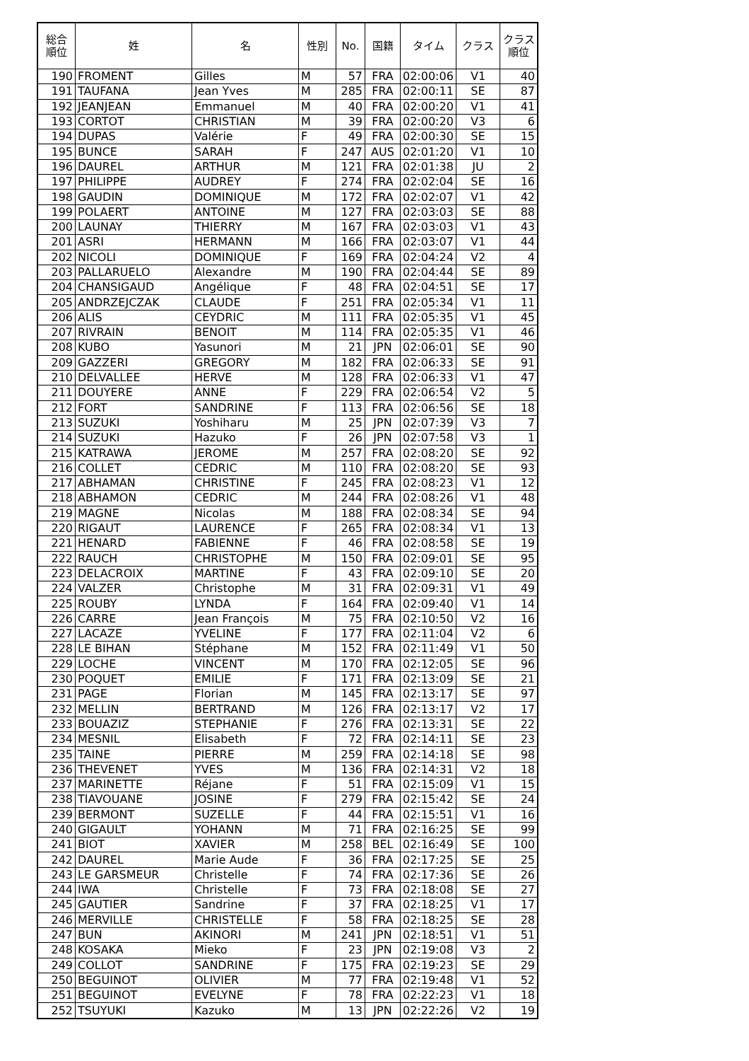| 総合 順位 | 姓 | 名 | 性別 | No. | 国籍 | タイム | クラス | クラス 順位 |
| --- | --- | --- | --- | --- | --- | --- | --- | --- |
| 190 | FROMENT | Gilles | M | 57 | FRA | 02:00:06 | V1 | 40 |
| 191 | TAUFANA | Jean Yves | M | 285 | FRA | 02:00:11 | SE | 87 |
| 192 | JEANJEAN | Emmanuel | M | 40 | FRA | 02:00:20 | V1 | 41 |
| 193 | CORTOT | CHRISTIAN | M | 39 | FRA | 02:00:20 | V3 | 6 |
| 194 | DUPAS | Valérie | F | 49 | FRA | 02:00:30 | SE | 15 |
| 195 | BUNCE | SARAH | F | 247 | AUS | 02:01:20 | V1 | 10 |
| 196 | DAUREL | ARTHUR | M | 121 | FRA | 02:01:38 | JU | 2 |
| 197 | PHILIPPE | AUDREY | F | 274 | FRA | 02:02:04 | SE | 16 |
| 198 | GAUDIN | DOMINIQUE | M | 172 | FRA | 02:02:07 | V1 | 42 |
| 199 | POLAERT | ANTOINE | M | 127 | FRA | 02:03:03 | SE | 88 |
| 200 | LAUNAY | THIERRY | M | 167 | FRA | 02:03:03 | V1 | 43 |
| 201 | ASRI | HERMANN | M | 166 | FRA | 02:03:07 | V1 | 44 |
| 202 | NICOLI | DOMINIQUE | F | 169 | FRA | 02:04:24 | V2 | 4 |
| 203 | PALLARUELO | Alexandre | M | 190 | FRA | 02:04:44 | SE | 89 |
| 204 | CHANSIGAUD | Angélique | F | 48 | FRA | 02:04:51 | SE | 17 |
| 205 | ANDRZEJCZAK | CLAUDE | F | 251 | FRA | 02:05:34 | V1 | 11 |
| 206 | ALIS | CEYDRIC | M | 111 | FRA | 02:05:35 | V1 | 45 |
| 207 | RIVRAIN | BENOIT | M | 114 | FRA | 02:05:35 | V1 | 46 |
| 208 | KUBO | Yasunori | M | 21 | JPN | 02:06:01 | SE | 90 |
| 209 | GAZZERI | GREGORY | M | 182 | FRA | 02:06:33 | SE | 91 |
| 210 | DELVALLEE | HERVE | M | 128 | FRA | 02:06:33 | V1 | 47 |
| 211 | DOUYERE | ANNE | F | 229 | FRA | 02:06:54 | V2 | 5 |
| 212 | FORT | SANDRINE | F | 113 | FRA | 02:06:56 | SE | 18 |
| 213 | SUZUKI | Yoshiharu | M | 25 | JPN | 02:07:39 | V3 | 7 |
| 214 | SUZUKI | Hazuko | F | 26 | JPN | 02:07:58 | V3 | 1 |
| 215 | KATRAWA | JEROME | M | 257 | FRA | 02:08:20 | SE | 92 |
| 216 | COLLET | CEDRIC | M | 110 | FRA | 02:08:20 | SE | 93 |
| 217 | ABHAMAN | CHRISTINE | F | 245 | FRA | 02:08:23 | V1 | 12 |
| 218 | ABHAMON | CEDRIC | M | 244 | FRA | 02:08:26 | V1 | 48 |
| 219 | MAGNE | Nicolas | M | 188 | FRA | 02:08:34 | SE | 94 |
| 220 | RIGAUT | LAURENCE | F | 265 | FRA | 02:08:34 | V1 | 13 |
| 221 | HENARD | FABIENNE | F | 46 | FRA | 02:08:58 | SE | 19 |
| 222 | RAUCH | CHRISTOPHE | M | 150 | FRA | 02:09:01 | SE | 95 |
| 223 | DELACROIX | MARTINE | F | 43 | FRA | 02:09:10 | SE | 20 |
| 224 | VALZER | Christophe | M | 31 | FRA | 02:09:31 | V1 | 49 |
| 225 | ROUBY | LYNDA | F | 164 | FRA | 02:09:40 | V1 | 14 |
| 226 | CARRE | Jean François | M | 75 | FRA | 02:10:50 | V2 | 16 |
| 227 | LACAZE | YVELINE | F | 177 | FRA | 02:11:04 | V2 | 6 |
| 228 | LE BIHAN | Stéphane | M | 152 | FRA | 02:11:49 | V1 | 50 |
| 229 | LOCHE | VINCENT | M | 170 | FRA | 02:12:05 | SE | 96 |
| 230 | POQUET | EMILIE | F | 171 | FRA | 02:13:09 | SE | 21 |
| 231 | PAGE | Florian | M | 145 | FRA | 02:13:17 | SE | 97 |
| 232 | MELLIN | BERTRAND | M | 126 | FRA | 02:13:17 | V2 | 17 |
| 233 | BOUAZIZ | STEPHANIE | F | 276 | FRA | 02:13:31 | SE | 22 |
| 234 | MESNIL | Elisabeth | F | 72 | FRA | 02:14:11 | SE | 23 |
| 235 | TAINE | PIERRE | M | 259 | FRA | 02:14:18 | SE | 98 |
| 236 | THEVENET | YVES | M | 136 | FRA | 02:14:31 | V2 | 18 |
| 237 | MARINETTE | Réjane | F | 51 | FRA | 02:15:09 | V1 | 15 |
| 238 | TIAVOUANE | JOSINE | F | 279 | FRA | 02:15:42 | SE | 24 |
| 239 | BERMONT | SUZELLE | F | 44 | FRA | 02:15:51 | V1 | 16 |
| 240 | GIGAULT | YOHANN | M | 71 | FRA | 02:16:25 | SE | 99 |
| 241 | BIOT | XAVIER | M | 258 | BEL | 02:16:49 | SE | 100 |
| 242 | DAUREL | Marie Aude | F | 36 | FRA | 02:17:25 | SE | 25 |
| 243 | LE GARSMEUR | Christelle | F | 74 | FRA | 02:17:36 | SE | 26 |
| 244 | IWA | Christelle | F | 73 | FRA | 02:18:08 | SE | 27 |
| 245 | GAUTIER | Sandrine | F | 37 | FRA | 02:18:25 | V1 | 17 |
| 246 | MERVILLE | CHRISTELLE | F | 58 | FRA | 02:18:25 | SE | 28 |
| 247 | BUN | AKINORI | M | 241 | JPN | 02:18:51 | V1 | 51 |
| 248 | KOSAKA | Mieko | F | 23 | JPN | 02:19:08 | V3 | 2 |
| 249 | COLLOT | SANDRINE | F | 175 | FRA | 02:19:23 | SE | 29 |
| 250 | BEGUINOT | OLIVIER | M | 77 | FRA | 02:19:48 | V1 | 52 |
| 251 | BEGUINOT | EVELYNE | F | 78 | FRA | 02:22:23 | V1 | 18 |
| 252 | TSUYUKI | Kazuko | M | 13 | JPN | 02:22:26 | V2 | 19 |